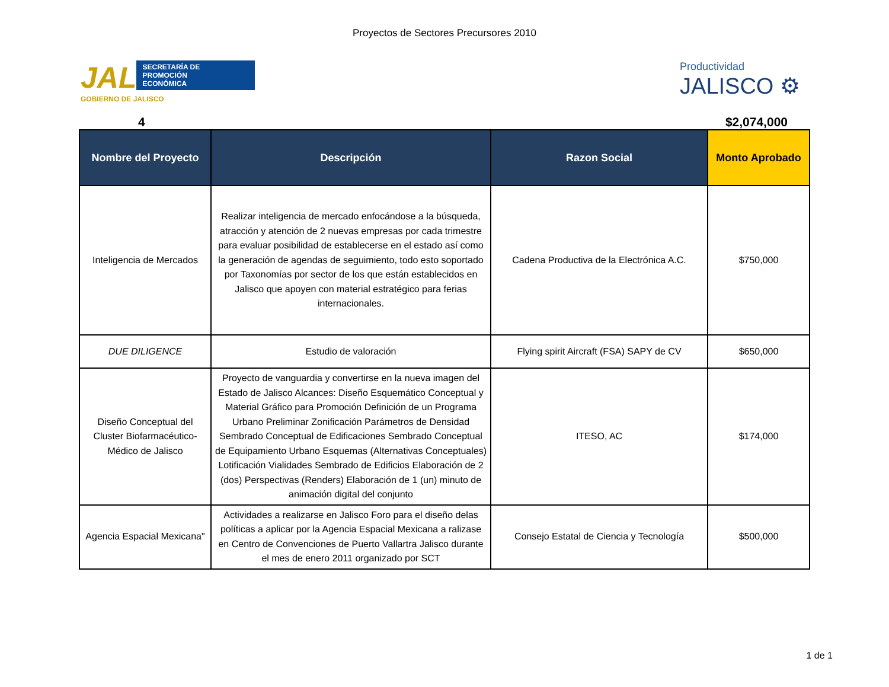Proyectos de Sectores Precursores 2010
JAL
SECRETARÍA DE
PROMOCIÓN
ECONÓMICA
GOBIERNO DE JALISCO
Productividad
JALISCO ⚙
4 $2,074,000
| Nombre del Proyecto | Descripción | Razon Social | Monto Aprobado |
| --- | --- | --- | --- |
| Inteligencia de Mercados | Realizar inteligencia de mercado enfocándose a la búsqueda, atracción y atención de 2 nuevas empresas por cada trimestre para evaluar posibilidad de establecerse en el estado así como la generación de agendas de seguimiento, todo esto soportado por Taxonomías por sector de los que están establecidos en Jalisco que apoyen con material estratégico para ferias internacionales. | Cadena Productiva de la Electrónica A.C. | $750,000 |
| DUE DILIGENCE | Estudio de valoración | Flying spirit Aircraft (FSA) SAPY de CV | $650,000 |
| Diseño Conceptual del Cluster Biofarmacéutico-Médico de Jalisco | Proyecto de vanguardia y convertirse en la nueva imagen del Estado de Jalisco Alcances: Diseño Esquemático Conceptual y Material Gráfico para Promoción Definición de un Programa Urbano Preliminar Zonificación Parámetros de Densidad Sembrado Conceptual de Edificaciones Sembrado Conceptual de Equipamiento Urbano Esquemas (Alternativas Conceptuales) Lotificación Vialidades Sembrado de Edificios Elaboración de 2 (dos) Perspectivas (Renders) Elaboración de 1 (un) minuto de animación digital del conjunto | ITESO, AC | $174,000 |
| Agencia Espacial Mexicana" | Actividades a realizarse en Jalisco Foro para el diseño delas políticas a aplicar por la Agencia Espacial Mexicana a ralizase en Centro de Convenciones de Puerto Vallartra Jalisco durante el mes de enero 2011 organizado por SCT | Consejo Estatal de Ciencia y Tecnología | $500,000 |
1 de 1